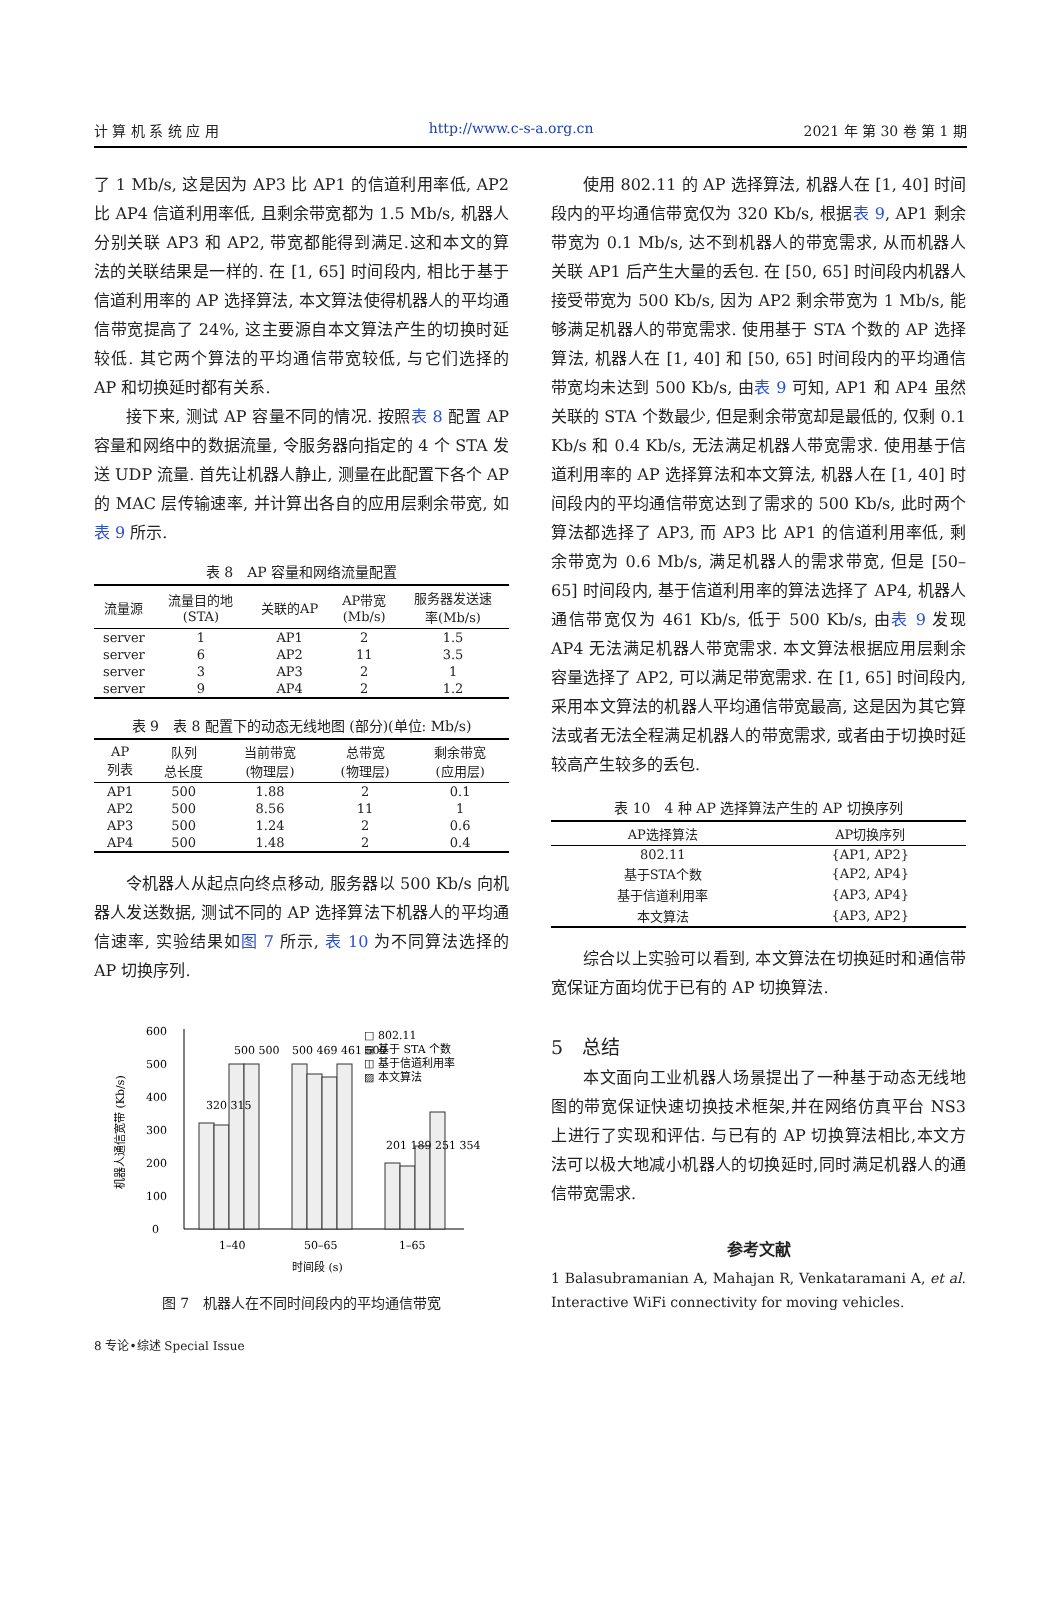计 算 机 系 统 应 用 http://www.c-s-a.org.cn 2021 年 第 30 卷 第 1 期
了 1 Mb/s, 这是因为 AP3 比 AP1 的信道利用率低, AP2 比 AP4 信道利用率低, 且剩余带宽都为 1.5 Mb/s, 机器人分别关联 AP3 和 AP2, 带宽都能得到满足.这和本文的算法的关联结果是一样的. 在 [1, 65] 时间段内, 相比于基于信道利用率的 AP 选择算法, 本文算法使得机器人的平均通信带宽提高了 24%, 这主要源自本文算法产生的切换时延较低. 其它两个算法的平均通信带宽较低, 与它们选择的 AP 和切换延时都有关系.
接下来, 测试 AP 容量不同的情况. 按照表 8 配置 AP 容量和网络中的数据流量, 令服务器向指定的 4 个 STA 发送 UDP 流量. 首先让机器人静止, 测量在此配置下各个 AP 的 MAC 层传输速率, 并计算出各自的应用层剩余带宽, 如表 9 所示.
表 8 AP 容量和网络流量配置
| 流量源 | 流量目的地 (STA) | 关联的AP | AP带宽 (Mb/s) | 服务器发送速 率(Mb/s) |
| --- | --- | --- | --- | --- |
| server | 1 | AP1 | 2 | 1.5 |
| server | 6 | AP2 | 11 | 3.5 |
| server | 3 | AP3 | 2 | 1 |
| server | 9 | AP4 | 2 | 1.2 |
表 9 表 8 配置下的动态无线地图 (部分)(单位: Mb/s)
| AP 列表 | 队列 总长度 | 当前带宽 (物理层) | 总带宽 (物理层) | 剩余带宽 (应用层) |
| --- | --- | --- | --- | --- |
| AP1 | 500 | 1.88 | 2 | 0.1 |
| AP2 | 500 | 8.56 | 11 | 1 |
| AP3 | 500 | 1.24 | 2 | 0.6 |
| AP4 | 500 | 1.48 | 2 | 0.4 |
令机器人从起点向终点移动, 服务器以 500 Kb/s 向机器人发送数据, 测试不同的 AP 选择算法下机器人的平均通信速率, 实验结果如图 7 所示, 表 10 为不同算法选择的 AP 切换序列.
机器人通信宽带 (Kb/s)
0
100
200
300
400
500
600
1–40
50–65
1–65
时间段 (s)
□ 802.11
▤ 基于 STA 个数
◫ 基于信道利用率
▨ 本文算法
320 315
500 500
500 469 461 500
201 189 251 354
图 7　机器人在不同时间段内的平均通信带宽
使用 802.11 的 AP 选择算法, 机器人在 [1, 40] 时间段内的平均通信带宽仅为 320 Kb/s, 根据表 9, AP1 剩余带宽为 0.1 Mb/s, 达不到机器人的带宽需求, 从而机器人关联 AP1 后产生大量的丢包. 在 [50, 65] 时间段内机器人接受带宽为 500 Kb/s, 因为 AP2 剩余带宽为 1 Mb/s, 能够满足机器人的带宽需求. 使用基于 STA 个数的 AP 选择算法, 机器人在 [1, 40] 和 [50, 65] 时间段内的平均通信带宽均未达到 500 Kb/s, 由表 9 可知, AP1 和 AP4 虽然关联的 STA 个数最少, 但是剩余带宽却是最低的, 仅剩 0.1 Kb/s 和 0.4 Kb/s, 无法满足机器人带宽需求. 使用基于信道利用率的 AP 选择算法和本文算法, 机器人在 [1, 40] 时间段内的平均通信带宽达到了需求的 500 Kb/s, 此时两个算法都选择了 AP3, 而 AP3 比 AP1 的信道利用率低, 剩余带宽为 0.6 Mb/s, 满足机器人的需求带宽, 但是 [50–65] 时间段内, 基于信道利用率的算法选择了 AP4, 机器人通信带宽仅为 461 Kb/s, 低于 500 Kb/s, 由表 9 发现 AP4 无法满足机器人带宽需求. 本文算法根据应用层剩余容量选择了 AP2, 可以满足带宽需求. 在 [1, 65] 时间段内, 采用本文算法的机器人平均通信带宽最高, 这是因为其它算法或者无法全程满足机器人的带宽需求, 或者由于切换时延较高产生较多的丢包.
表 10 4 种 AP 选择算法产生的 AP 切换序列
| AP选择算法 | AP切换序列 |
| --- | --- |
| 802.11 | {AP1, AP2} |
| 基于STA个数 | {AP2, AP4} |
| 基于信道利用率 | {AP3, AP4} |
| 本文算法 | {AP3, AP2} |
综合以上实验可以看到, 本文算法在切换延时和通信带宽保证方面均优于已有的 AP 切换算法.
5　总结
本文面向工业机器人场景提出了一种基于动态无线地图的带宽保证快速切换技术框架,并在网络仿真平台 NS3 上进行了实现和评估. 与已有的 AP 切换算法相比,本文方法可以极大地减小机器人的切换延时,同时满足机器人的通信带宽需求.
参考文献
1 Balasubramanian A, Mahajan R, Venkataramani A, et al. Interactive WiFi connectivity for moving vehicles.
8 专论•综述 Special Issue